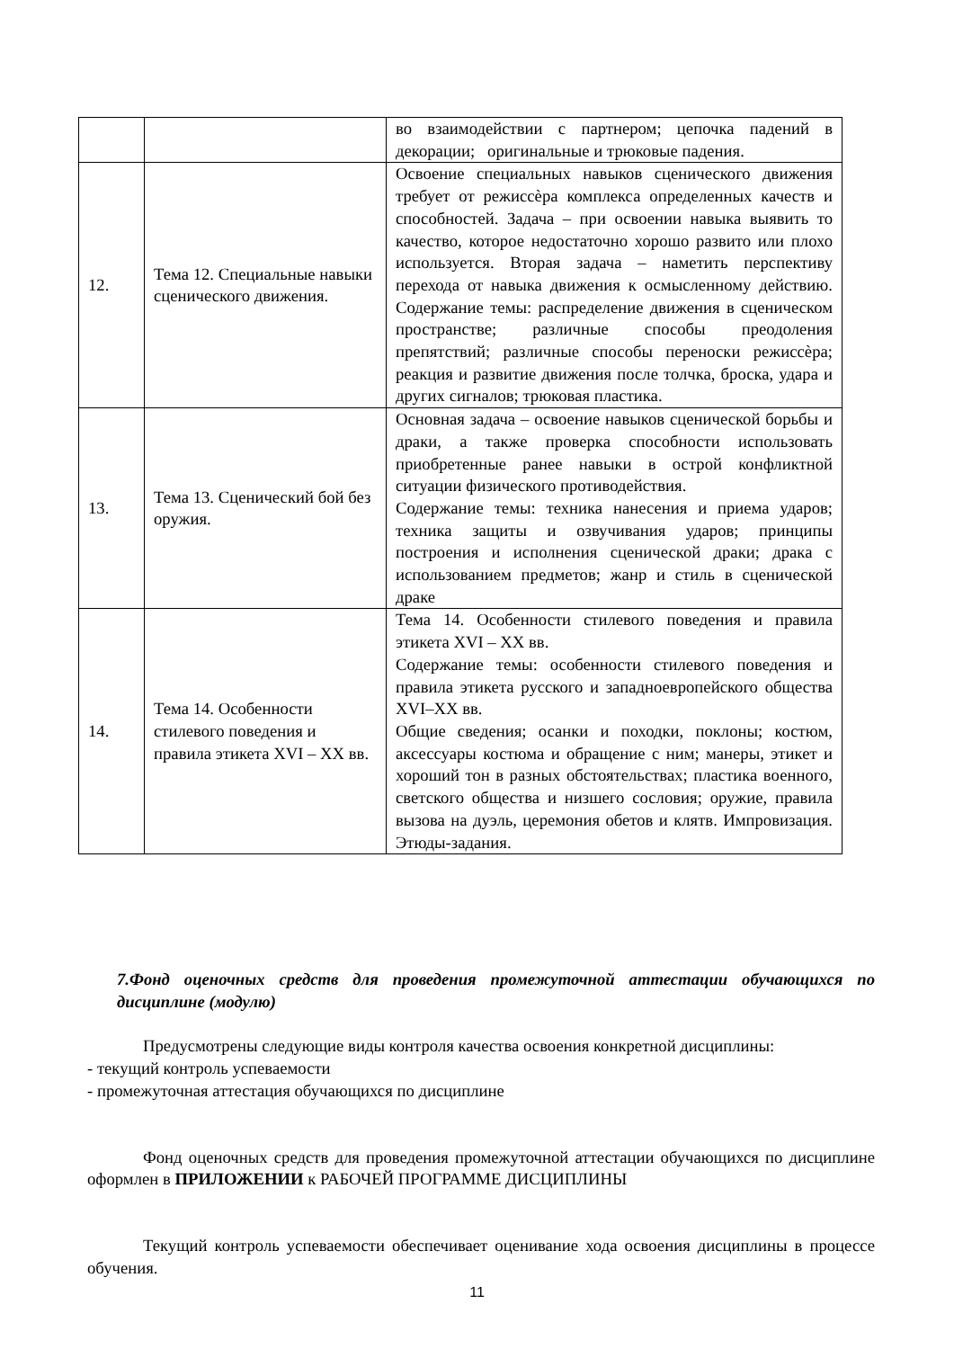| | | во взаимодействии с партнером; цепочка падений в декорации; оригинальные и трюковые падения. |
| 12. | Тема 12. Специальные навыки сценического движения. | Освоение специальных навыков сценического движения требует от режиссѐра комплекса определенных качеств и способностей. Задача – при освоении навыка выявить то качество, которое недостаточно хорошо развито или плохо используется. Вторая задача – наметить перспективу перехода от навыка движения к осмысленному действию. Содержание темы: распределение движения в сценическом пространстве; различные способы преодоления препятствий; различные способы переноски режиссѐра; реакция и развитие движения после толчка, броска, удара и других сигналов; трюковая пластика. |
| 13. | Тема 13. Сценический бой без оружия. | Основная задача – освоение навыков сценической борьбы и драки, а также проверка способности использовать приобретенные ранее навыки в острой конфликтной ситуации физического противодействия. Содержание темы: техника нанесения и приема ударов; техника защиты и озвучивания ударов; принципы построения и исполнения сценической драки; драка с использованием предметов; жанр и стиль в сценической драке |
| 14. | Тема 14. Особенности стилевого поведения и правила этикета XVI – XX вв. | Тема 14. Особенности стилевого поведения и правила этикета XVI – XX вв. Содержание темы: особенности стилевого поведения и правила этикета русского и западноевропейского общества XVI–XX вв. Общие сведения; осанки и походки, поклоны; костюм, аксессуары костюма и обращение с ним; манеры, этикет и хороший тон в разных обстоятельствах; пластика военного, светского общества и низшего сословия; оружие, правила вызова на дуэль, церемония обетов и клятв. Импровизация. Этюды-задания. |
7.Фонд оценочных средств для проведения промежуточной аттестации обучающихся по дисциплине (модулю)
Предусмотрены следующие виды контроля качества освоения конкретной дисциплины:
- текущий контроль успеваемости
- промежуточная аттестация обучающихся по дисциплине
Фонд оценочных средств для проведения промежуточной аттестации обучающихся по дисциплине оформлен в ПРИЛОЖЕНИИ к РАБОЧЕЙ ПРОГРАММЕ ДИСЦИПЛИНЫ
Текущий контроль успеваемости обеспечивает оценивание хода освоения дисциплины в процессе обучения.
11